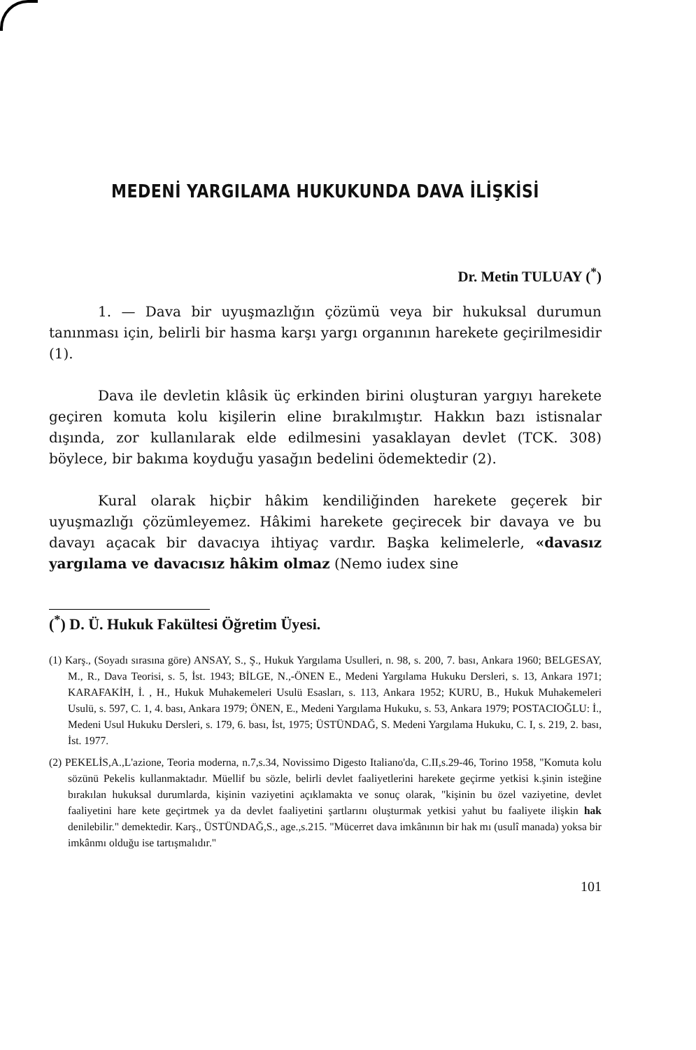MEDENİ YARGILAMA HUKUKUNDA DAVA İLİŞKİSİ
Dr. Metin TULUAY (<sup>*</sup>)
1. — Dava bir uyuşmazlığın çözümü veya bir hukuksal durumun tanınması için, belirli bir hasma karşı yargı organının harekete geçirilmesidir (1).
Dava ile devletin klâsik üç erkinden birini oluşturan yargıyı harekete geçiren komuta kolu kişilerin eline bırakılmıştır. Hakkın bazı istisnalar dışında, zor kullanılarak elde edilmesini yasaklayan devlet (TCK. 308) böylece, bir bakıma koyduğu yasağın bedelini ödemektedir (2).
Kural olarak hiçbir hâkim kendiliğinden harekete geçerek bir uyuşmazlığı çözümleyemez. Hâkimi harekete geçirecek bir davaya ve bu davayı açacak bir davacıya ihtiyaç vardır. Başka kelimelerle, «davasız yargılama ve davacısız hâkim olmaz (Nemo iudex sine
(<sup>*</sup>) D. Ü. Hukuk Fakültesi Öğretim Üyesi.
(1) Karş., (Soyadı sırasına göre) ANSAY, S., Ş., Hukuk Yargılama Usulleri, n. 98, s. 200, 7. bası, Ankara 1960; BELGESAY, M., R., Dava Teorisi, s. 5, İst. 1943; BİLGE, N.,-ÖNEN E., Medeni Yargılama Hukuku Dersleri, s. 13, Ankara 1971; KARAFAKİH, İ. , H., Hukuk Muhakemeleri Usulü Esasları, s. 113, Ankara 1952; KURU, B., Hukuk Muhakemeleri Usulü, s. 597, C. 1, 4. bası, Ankara 1979; ÖNEN, E., Medeni Yargılama Hukuku, s. 53, Ankara 1979; POSTACIOĞLU: İ., Medeni Usul Hukuku Dersleri, s. 179, 6. bası, İst, 1975; ÜSTÜNDAĞ, S. Medeni Yargılama Hukuku, C. I, s. 219, 2. bası, İst. 1977.
(2) PEKELİS,A.,L'azione, Teoria moderna, n.7,s.34, Novissimo Digesto Italiano'da, C.II,s.29-46, Torino 1958, "Komuta kolu sözünü Pekelis kullanmaktadır. Müellif bu sözle, belirli devlet faaliyetlerini harekete geçirme yetkisi k.şinin isteğine bırakılan hukuksal durumlarda, kişinin vaziyetini açıklamakta ve sonuç olarak, "kişinin bu özel vaziyetine, devlet faaliyetini hare kete geçirtmek ya da devlet faaliyetini şartlarını oluşturmak yetkisi yahut bu faaliyete ilişkin hak denilebilir." demektedir. Karş., ÜSTÜNDAĞ,S., age.,s.215. "Mücerret dava imkânının bir hak mı (usulî manada) yoksa bir imkânmı olduğu ise tartışmalıdır."
101